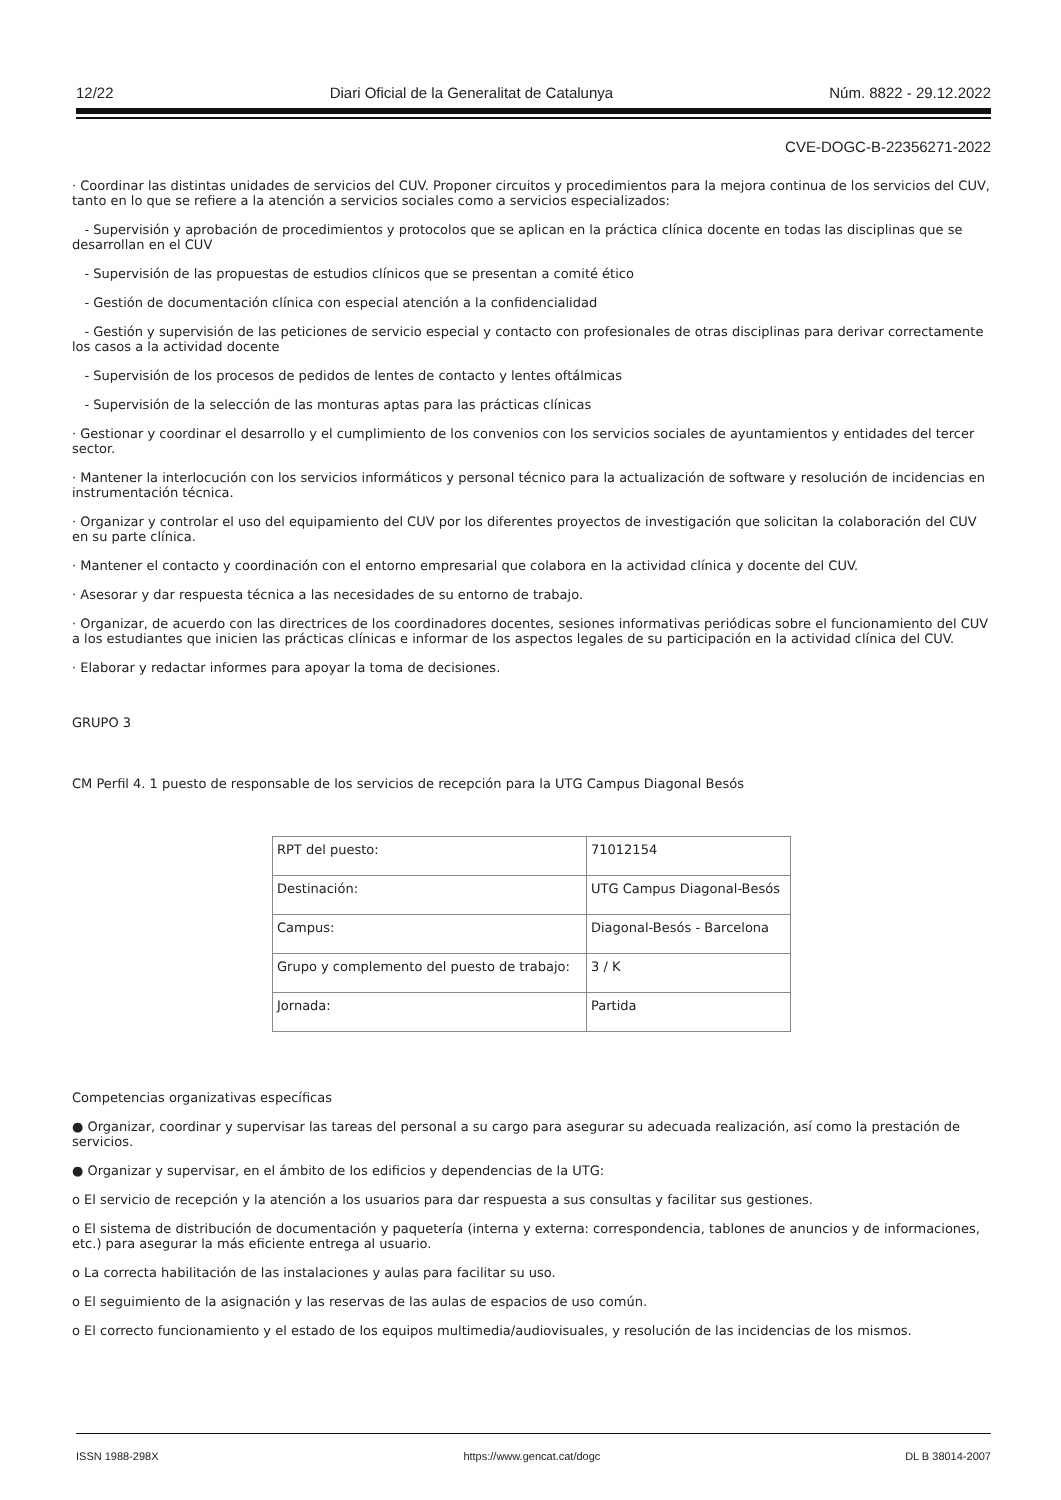12/22 Diari Oficial de la Generalitat de Catalunya Núm. 8822 - 29.12.2022
CVE-DOGC-B-22356271-2022
· Coordinar las distintas unidades de servicios del CUV. Proponer circuitos y procedimientos para la mejora continua de los servicios del CUV, tanto en lo que se refiere a la atención a servicios sociales como a servicios especializados:
- Supervisión y aprobación de procedimientos y protocolos que se aplican en la práctica clínica docente en todas las disciplinas que se desarrollan en el CUV
- Supervisión de las propuestas de estudios clínicos que se presentan a comité ético
- Gestión de documentación clínica con especial atención a la confidencialidad
- Gestión y supervisión de las peticiones de servicio especial y contacto con profesionales de otras disciplinas para derivar correctamente los casos a la actividad docente
- Supervisión de los procesos de pedidos de lentes de contacto y lentes oftálmicas
- Supervisión de la selección de las monturas aptas para las prácticas clínicas
· Gestionar y coordinar el desarrollo y el cumplimiento de los convenios con los servicios sociales de ayuntamientos y entidades del tercer sector.
· Mantener la interlocución con los servicios informáticos y personal técnico para la actualización de software y resolución de incidencias en instrumentación técnica.
· Organizar y controlar el uso del equipamiento del CUV por los diferentes proyectos de investigación que solicitan la colaboración del CUV en su parte clínica.
· Mantener el contacto y coordinación con el entorno empresarial que colabora en la actividad clínica y docente del CUV.
· Asesorar y dar respuesta técnica a las necesidades de su entorno de trabajo.
· Organizar, de acuerdo con las directrices de los coordinadores docentes, sesiones informativas periódicas sobre el funcionamiento del CUV a los estudiantes que inicien las prácticas clínicas e informar de los aspectos legales de su participación en la actividad clínica del CUV.
· Elaborar y redactar informes para apoyar la toma de decisiones.
GRUPO 3
CM Perfil 4. 1 puesto de responsable de los servicios de recepción para la UTG Campus Diagonal Besós
| RPT del puesto: | 71012154 |
| Destinación: | UTG Campus Diagonal-Besós |
| Campus: | Diagonal-Besós - Barcelona |
| Grupo y complemento del puesto de trabajo: | 3 / K |
| Jornada: | Partida |
Competencias organizativas específicas
● Organizar, coordinar y supervisar las tareas del personal a su cargo para asegurar su adecuada realización, así como la prestación de servicios.
● Organizar y supervisar, en el ámbito de los edificios y dependencias de la UTG:
o El servicio de recepción y la atención a los usuarios para dar respuesta a sus consultas y facilitar sus gestiones.
o El sistema de distribución de documentación y paquetería (interna y externa: correspondencia, tablones de anuncios y de informaciones, etc.) para asegurar la más eficiente entrega al usuario.
o La correcta habilitación de las instalaciones y aulas para facilitar su uso.
o El seguimiento de la asignación y las reservas de las aulas de espacios de uso común.
o El correcto funcionamiento y el estado de los equipos multimedia/audiovisuales, y resolución de las incidencias de los mismos.
ISSN 1988-298X https://www.gencat.cat/dogc DL B 38014-2007